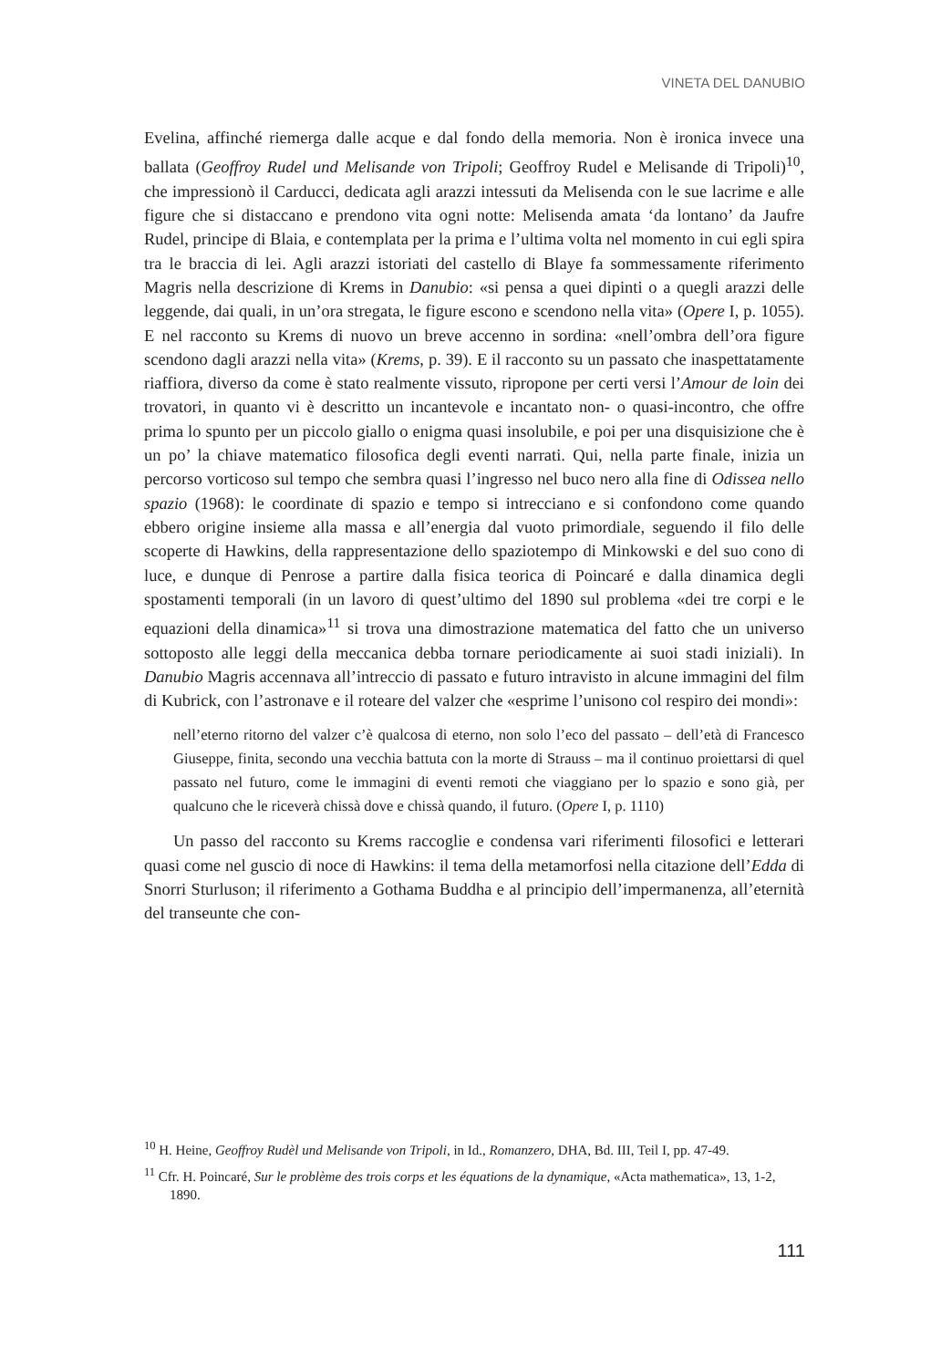VINETA DEL DANUBIO
Evelina, affinché riemerga dalle acque e dal fondo della memoria. Non è ironica invece una ballata (Geoffroy Rudel und Melisande von Tripoli; Geoffroy Rudel e Melisande di Tripoli)<sup>10</sup>, che impressionò il Carducci, dedicata agli arazzi intessuti da Melisenda con le sue lacrime e alle figure che si distaccano e prendono vita ogni notte: Melisenda amata ‘da lontano’ da Jaufre Rudel, principe di Blaia, e contemplata per la prima e l’ultima volta nel momento in cui egli spira tra le braccia di lei. Agli arazzi istoriati del castello di Blaye fa sommessamente riferimento Magris nella descrizione di Krems in Danubio: «si pensa a quei dipinti o a quegli arazzi delle leggende, dai quali, in un’ora stregata, le figure escono e scendono nella vita» (Opere I, p. 1055). E nel racconto su Krems di nuovo un breve accenno in sordina: «nell’ombra dell’ora figure scendono dagli arazzi nella vita» (Krems, p. 39). E il racconto su un passato che inaspettatamente riaffiora, diverso da come è stato realmente vissuto, ripropone per certi versi l’Amour de loin dei trovatori, in quanto vi è descritto un incantevole e incantato non- o quasi-incontro, che offre prima lo spunto per un piccolo giallo o enigma quasi insolubile, e poi per una disquisizione che è un po’ la chiave matematico filosofica degli eventi narrati. Qui, nella parte finale, inizia un percorso vorticoso sul tempo che sembra quasi l’ingresso nel buco nero alla fine di Odissea nello spazio (1968): le coordinate di spazio e tempo si intrecciano e si confondono come quando ebbero origine insieme alla massa e all’energia dal vuoto primordiale, seguendo il filo delle scoperte di Hawkins, della rappresentazione dello spaziotempo di Minkowski e del suo cono di luce, e dunque di Penrose a partire dalla fisica teorica di Poincaré e dalla dinamica degli spostamenti temporali (in un lavoro di quest’ultimo del 1890 sul problema «dei tre corpi e le equazioni della dinamica»<sup>11</sup> si trova una dimostrazione matematica del fatto che un universo sottoposto alle leggi della meccanica debba tornare periodicamente ai suoi stadi iniziali). In Danubio Magris accennava all’intreccio di passato e futuro intravisto in alcune immagini del film di Kubrick, con l’astronave e il roteare del valzer che «esprime l’unisono col respiro dei mondi»:
nell’eterno ritorno del valzer c’è qualcosa di eterno, non solo l’eco del passato – dell’età di Francesco Giuseppe, finita, secondo una vecchia battuta con la morte di Strauss – ma il continuo proiettarsi di quel passato nel futuro, come le immagini di eventi remoti che viaggiano per lo spazio e sono già, per qualcuno che le riceverà chissà dove e chissà quando, il futuro. (Opere I, p. 1110)
Un passo del racconto su Krems raccoglie e condensa vari riferimenti filosofici e letterari quasi come nel guscio di noce di Hawkins: il tema della metamorfosi nella citazione dell’Edda di Snorri Sturluson; il riferimento a Gothama Buddha e al principio dell’impermanenza, all’eternità del transeunte che con-
<sup>10</sup> H. Heine, Geoffroy Rudèl und Melisande von Tripoli, in Id., Romanzero, DHA, Bd. III, Teil I, pp. 47-49.
<sup>11</sup> Cfr. H. Poincaré, Sur le problème des trois corps et les équations de la dynamique, «Acta mathematica», 13, 1-2, 1890.
111